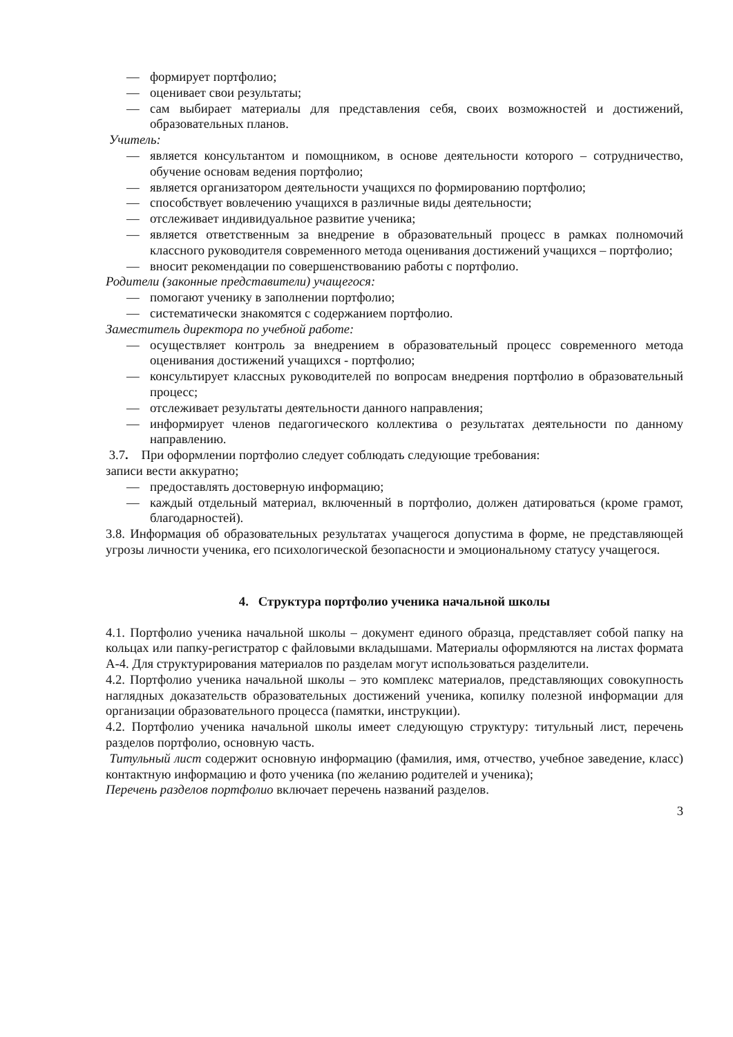— формирует портфолио;
— оценивает свои результаты;
— сам выбирает материалы для представления себя, своих возможностей и достижений, образовательных планов.
Учитель:
— является консультантом и помощником, в основе деятельности которого – сотрудничество, обучение основам ведения портфолио;
— является организатором деятельности учащихся по формированию портфолио;
— способствует вовлечению учащихся в различные виды деятельности;
— отслеживает индивидуальное развитие ученика;
— является ответственным за внедрение в образовательный процесс в рамках полномочий классного руководителя современного метода оценивания достижений учащихся – портфолио;
— вносит рекомендации по совершенствованию работы с портфолио.
Родители (законные представители) учащегося:
— помогают ученику в заполнении портфолио;
— систематически знакомятся с содержанием портфолио.
Заместитель директора по учебной работе:
— осуществляет контроль за внедрением в образовательный процесс современного метода оценивания достижений учащихся - портфолио;
— консультирует классных руководителей по вопросам внедрения портфолио в образовательный процесс;
— отслеживает результаты деятельности данного направления;
— информирует членов педагогического коллектива о результатах деятельности по данному направлению.
3.7. При оформлении портфолио следует соблюдать следующие требования:
записи вести аккуратно;
— предоставлять достоверную информацию;
— каждый отдельный материал, включенный в портфолио, должен датироваться (кроме грамот, благодарностей).
3.8. Информация об образовательных результатах учащегося допустима в форме, не представляющей угрозы личности ученика, его психологической безопасности и эмоциональному статусу учащегося.
4. Структура портфолио ученика начальной школы
4.1. Портфолио ученика начальной школы – документ единого образца, представляет собой папку на кольцах или папку-регистратор с файловыми вкладышами. Материалы оформляются на листах формата А-4. Для структурирования материалов по разделам могут использоваться разделители.
4.2. Портфолио ученика начальной школы – это комплекс материалов, представляющих совокупность наглядных доказательств образовательных достижений ученика, копилку полезной информации для организации образовательного процесса (памятки, инструкции).
4.2. Портфолио ученика начальной школы имеет следующую структуру: титульный лист, перечень разделов портфолио, основную часть.
Титульный лист содержит основную информацию (фамилия, имя, отчество, учебное заведение, класс) контактную информацию и фото ученика (по желанию родителей и ученика);
Перечень разделов портфолио включает перечень названий разделов.
3